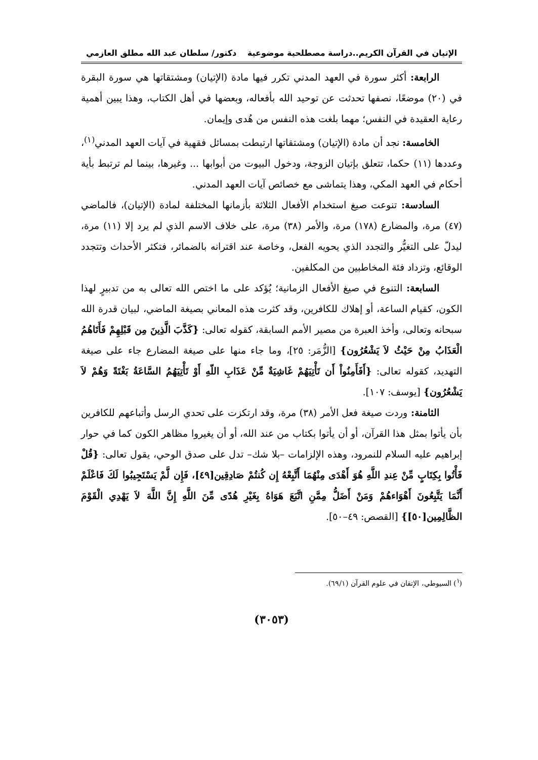الإتيان في القرآن الكريم..دراسة مصطلحية موضوعية دكتور/ سلطان عبد الله مطلق العازمي
الرابعة: أكثر سورة في العهد المدني تكرر فيها مادة (الإتيان) ومشتقاتها هي سورة البقرة في (٢٠) موضعًا، نصفها تحدثت عن توحيد الله بأفعاله، وبعضها في أهل الكتاب، وهذا يبين أهمية رعاية العقيدة في النفس؛ مهما بلغت هذه النفس من هُدى وإيمان.
الخامسة: نجد أن مادة (الإتيان) ومشتقاتها ارتبطت بمسائل فقهية في آيات العهد المدني<sup>(١)</sup>، وعددها (١١) حكما، تتعلق بإتيان الزوجة، ودخول البيوت من أبوابها ... وغيرها، بينما لم ترتبط بأية أحكام في العهد المكي، وهذا يتماشى مع خصائص آيات العهد المدني.
السادسة: تنوعت صيغ استخدام الأفعال الثلاثة بأزمانها المختلفة لمادة (الإتيان)، فالماضي (٤٧) مرة، والمضارع (١٧٨) مرة، والأمر (٣٨) مرة، على خلاف الاسم الذي لم يرد إلا (١١) مرة، ليدلّ على التغيُّر والتجدد الذي يحويه الفعل، وخاصة عند اقترانه بالضمائر، فتكثر الأحداث وتتجدد الوقائع، وتزداد فئة المخاطبين من المكلفين.
السابعة: التنوع في صيغ الأفعال الزمانية؛ يُؤكد على ما اختص الله تعالى به من تدبيرٍ لهذا الكون، كقيام الساعة، أو إهلاك للكافرين، وقد كثرت هذه المعاني بصيغة الماضي، لبيان قدرة الله سبحانه وتعالى، وأخذ العبرة من مصير الأمم السابقة، كقوله تعالى: {كَذَّبَ الَّذِينَ مِن قَبْلِهِمْ فَأَتَاهُمُ الْعَذَابُ مِنْ حَيْثُ لاَ يَشْعُرُون} [الزُّمَر: ٢٥]، وما جاء منها على صيغة المضارع جاء على صيغة التهديد، كقوله تعالى: {أَفَأَمِنُواْ أَن تَأْتِيَهُمْ غَاشِيَةٌ مِّنْ عَذَابِ اللّهِ أَوْ تَأْتِيَهُمُ السَّاعَةُ بَغْتَةً وَهُمْ لاَ يَشْعُرُون} [يوسف: ١٠٧].
الثامنة: وردت صيغة فعل الأمر (٣٨) مرة، وقد ارتكزت على تحدي الرسل وأتباعهم للكافرين بأن يأتوا بمثل هذا القرآن، أو أن يأتوا بكتاب من عند الله، أو أن يغيروا مظاهر الكون كما في حوار إبراهيم عليه السلام للنمرود، وهذه الإلزامات –بلا شك– تدل على صدق الوحي، يقول تعالى: {قُلْ فَأْتُوا بِكِتَابٍ مِّنْ عِندِ اللَّهِ هُوَ أَهْدَى مِنْهُمَا أَتَّبِعْهُ إِن كُنتُمْ صَادِقِين[٤٩]، فَإِن لَّمْ يَسْتَجِيبُوا لَكَ فَاعْلَمْ أَنَّمَا يَتَّبِعُونَ أَهْوَاءهُمْ وَمَنْ أَضَلُّ مِمَّنِ اتَّبَعَ هَوَاهُ بِغَيْرِ هُدًى مِّنَ اللَّهِ إِنَّ اللَّهَ لاَ يَهْدِي الْقَوْمَ الظَّالِمِين[٥٠]} [القصص: ٤٩–٥٠].
(<sup>١</sup>) السيوطي، الإتقان في علوم القرآن (٦٩/١).
(٣٠٥٣)